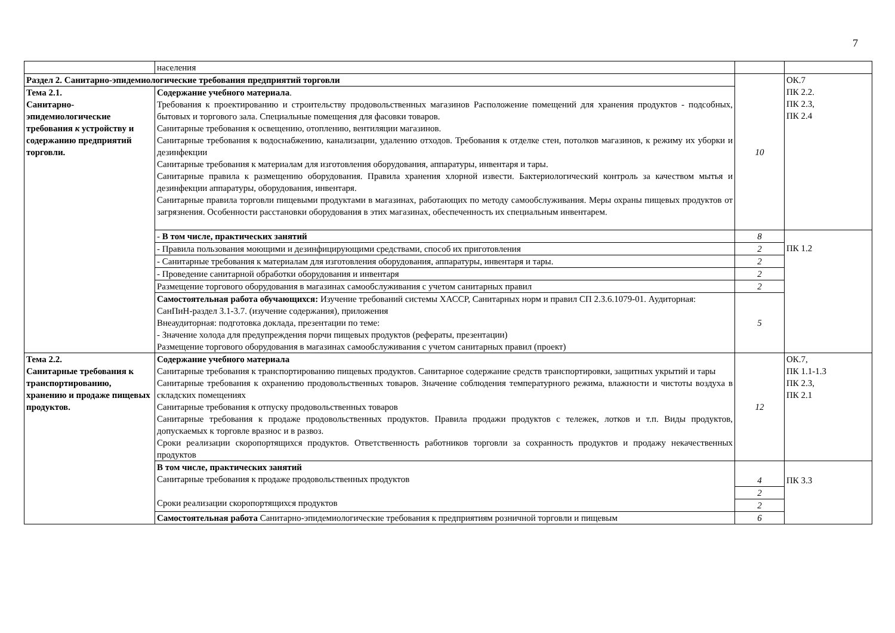7
| | населения | | |
| Раздел 2. Санитарно-эпидемиологические требования предприятий торговли | | 10 | ОК.7 ПК 2.2. ПК 2.3, ПК 2.4 |
| Тема 2.1. Санитарно-эпидемиологические требования к устройству и содержанию предприятий торговли. | Содержание учебного материала . Требования к проектированию и строительству продовольственных магазинов Расположение помещений для хранения продуктов - подсобных, бытовых и торгового зала. Специальные помещения для фасовки товаров. Санитарные требования к освещению, отоплению, вентиляции магазинов. Санитарные требования к водоснабжению, канализации, удалению отходов. Требования к отделке стен, потолков магазинов, к режиму их уборки и дезинфекции Санитарные требования к материалам для изготовления оборудования, аппаратуры, инвентаря и тары. Санитарные правила к размещению оборудования. Правила хранения хлорной извести. Бактериологический контроль за качеством мытья и дезинфекции аппаратуры, оборудования, инвентаря. Санитарные правила торговли пищевыми продуктами в магазинах, работающих по методу самообслуживания. Меры охраны пищевых продуктов от загрязнения. Особенности расстановки оборудования в этих магазинах, обеспеченность их специальным инвентарем. | | |
| | - В том числе, практических занятий | 8 | ПК 1.2 |
| | - Правила пользования моющими и дезинфицирующими средствами, способ их приготовления | 2 | |
| | - Санитарные требования к материалам для изготовления оборудования, аппаратуры, инвентаря и тары. | 2 | |
| | - Проведение санитарной обработки оборудования и инвентаря | 2 | |
| | Размещение торгового оборудования в магазинах самообслуживания с учетом санитарных правил | 2 | |
| | Самостоятельная работа обучающихся: Изучение требований системы ХАССР, Санитарных норм и правил СП 2.3.6.1079-01. Аудиторная: СанПиН-раздел 3.1-3.7. (изучение содержания), приложения Внеаудиторная: подготовка доклада, презентации по теме: - Значение холода для предупреждения порчи пищевых продуктов (рефераты, презентации) Размещение торгового оборудования в магазинах самообслуживания с учетом санитарных правил (проект) | 5 | |
| Тема 2.2. Санитарные требования к транспортированию, хранению и продаже пищевых продуктов. | Содержание учебного материала Санитарные требования к транспортированию пищевых продуктов. Санитарное содержание средств транспортировки, защитных укрытий и тары Санитарные требования к охранению продовольственных товаров. Значение соблюдения температурного режима, влажности и чистоты воздуха в складских помещениях Санитарные требования к отпуску продовольственных товаров Санитарные требования к продаже продовольственных продуктов. Правила продажи продуктов с тележек, лотков и т.п. Виды продуктов, допускаемых к торговле вразнос и в развоз. Сроки реализации скоропортящихся продуктов. Ответственность работников торговли за сохранность продуктов и продажу некачественных продуктов | 12 | ОК.7, ПК 1.1-1.3 ПК 2.3, ПК 2.1 |
| | В том числе, практических занятий Санитарные требования к продаже продовольственных продуктов Сроки реализации скоропортящихся продуктов | 4 | ПК 3.3 |
| | | 2 | |
| | | 2 | |
| | Самостоятельная работа Санитарно-эпидемиологические требования к предприятиям розничной торговли и пищевым | 6 | |